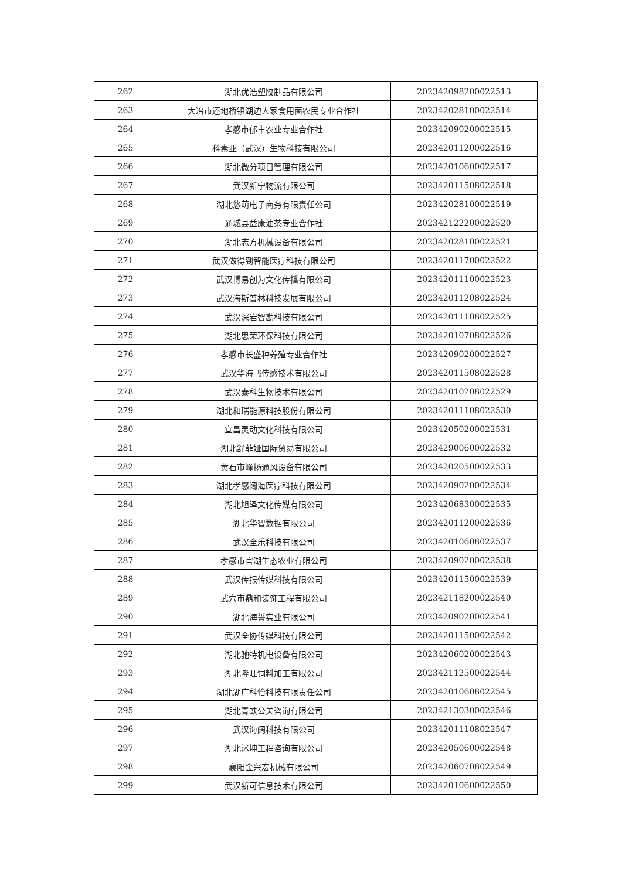| 262 | 湖北优浩塑胶制品有限公司 | 202342098200022513 |
| 263 | 大冶市还地桥镇湖边人家食用菌农民专业合作社 | 202342028100022514 |
| 264 | 孝感市郁丰农业专业合作社 | 202342090200022515 |
| 265 | 科素亚（武汉）生物科技有限公司 | 202342011200022516 |
| 266 | 湖北微分项目管理有限公司 | 202342010600022517 |
| 267 | 武汉新宁物流有限公司 | 202342011508022518 |
| 268 | 湖北悠萌电子商务有限责任公司 | 202342028100022519 |
| 269 | 通城县益康油茶专业合作社 | 202342122200022520 |
| 270 | 湖北志方机械设备有限公司 | 202342028100022521 |
| 271 | 武汉做得到智能医疗科技有限公司 | 202342011700022522 |
| 272 | 武汉博易创为文化传播有限公司 | 202342011100022523 |
| 273 | 武汉海斯普林科技发展有限公司 | 202342011208022524 |
| 274 | 武汉深岩智勘科技有限公司 | 202342011108022525 |
| 275 | 湖北思荣环保科技有限公司 | 202342010708022526 |
| 276 | 孝感市长盛种养殖专业合作社 | 202342090200022527 |
| 277 | 武汉华海飞传感技术有限公司 | 202342011508022528 |
| 278 | 武汉泰科生物技术有限公司 | 202342010208022529 |
| 279 | 湖北和瑞能源科技股份有限公司 | 202342011108022530 |
| 280 | 宜昌灵动文化科技有限公司 | 202342050200022531 |
| 281 | 湖北舒菲娅国际贸易有限公司 | 202342900600022532 |
| 282 | 黄石市峰扬通风设备有限公司 | 202342020500022533 |
| 283 | 湖北孝感阔海医疗科技有限公司 | 202342090200022534 |
| 284 | 湖北旭泽文化传媒有限公司 | 202342068300022535 |
| 285 | 湖北华智数据有限公司 | 202342011200022536 |
| 286 | 武汉全乐科技有限公司 | 202342010608022537 |
| 287 | 孝感市官湖生态农业有限公司 | 202342090200022538 |
| 288 | 武汉传报传媒科技有限公司 | 202342011500022539 |
| 289 | 武穴市鼎和装饰工程有限公司 | 202342118200022540 |
| 290 | 湖北海誓实业有限公司 | 202342090200022541 |
| 291 | 武汉全协传媒科技有限公司 | 202342011500022542 |
| 292 | 湖北驰特机电设备有限公司 | 202342060200022543 |
| 293 | 湖北隆旺饲料加工有限公司 | 202342112500022544 |
| 294 | 湖北湖广科怡科技有限责任公司 | 202342010608022545 |
| 295 | 湖北青蚨公关咨询有限公司 | 202342130300022546 |
| 296 | 武汉海阔科技有限公司 | 202342011108022547 |
| 297 | 湖北沭坤工程咨询有限公司 | 202342050600022548 |
| 298 | 襄阳金兴宏机械有限公司 | 202342060708022549 |
| 299 | 武汉新可信息技术有限公司 | 202342010600022550 |